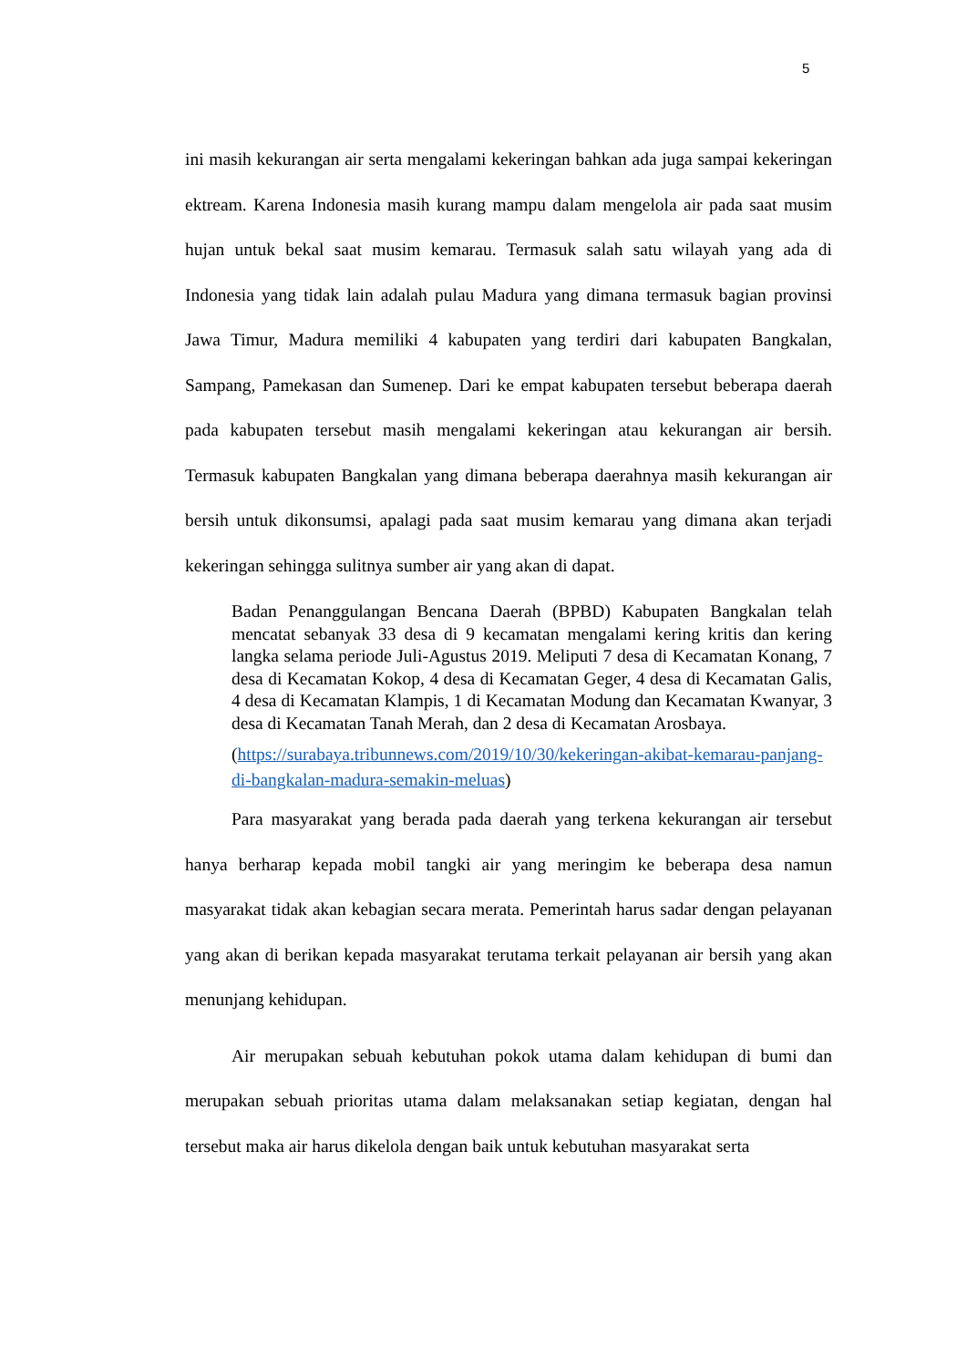5
ini masih kekurangan air serta mengalami kekeringan bahkan ada juga sampai kekeringan ektream. Karena Indonesia masih kurang mampu dalam mengelola air pada saat musim hujan untuk bekal saat musim kemarau. Termasuk salah satu wilayah yang ada di Indonesia yang tidak lain adalah pulau Madura yang dimana termasuk bagian provinsi Jawa Timur, Madura memiliki 4 kabupaten yang terdiri dari kabupaten Bangkalan, Sampang, Pamekasan dan Sumenep. Dari ke empat kabupaten tersebut beberapa daerah pada kabupaten tersebut masih mengalami kekeringan atau kekurangan air bersih. Termasuk kabupaten Bangkalan yang dimana beberapa daerahnya masih kekurangan air bersih untuk dikonsumsi, apalagi pada saat musim kemarau yang dimana akan terjadi kekeringan sehingga sulitnya sumber air yang akan di dapat.
Badan Penanggulangan Bencana Daerah (BPBD) Kabupaten Bangkalan telah mencatat sebanyak 33 desa di 9 kecamatan mengalami kering kritis dan kering langka selama periode Juli-Agustus 2019. Meliputi 7 desa di Kecamatan Konang, 7 desa di Kecamatan Kokop, 4 desa di Kecamatan Geger, 4 desa di Kecamatan Galis, 4 desa di Kecamatan Klampis, 1 di Kecamatan Modung dan Kecamatan Kwanyar, 3 desa di Kecamatan Tanah Merah, dan 2 desa di Kecamatan Arosbaya.
(https://surabaya.tribunnews.com/2019/10/30/kekeringan-akibat-kemarau-panjang-di-bangkalan-madura-semakin-meluas)
Para masyarakat yang berada pada daerah yang terkena kekurangan air tersebut hanya berharap kepada mobil tangki air yang meringim ke beberapa desa namun masyarakat tidak akan kebagian secara merata. Pemerintah harus sadar dengan pelayanan yang akan di berikan kepada masyarakat terutama terkait pelayanan air bersih yang akan menunjang kehidupan.
Air merupakan sebuah kebutuhan pokok utama dalam kehidupan di bumi dan merupakan sebuah prioritas utama dalam melaksanakan setiap kegiatan, dengan hal tersebut maka air harus dikelola dengan baik untuk kebutuhan masyarakat serta